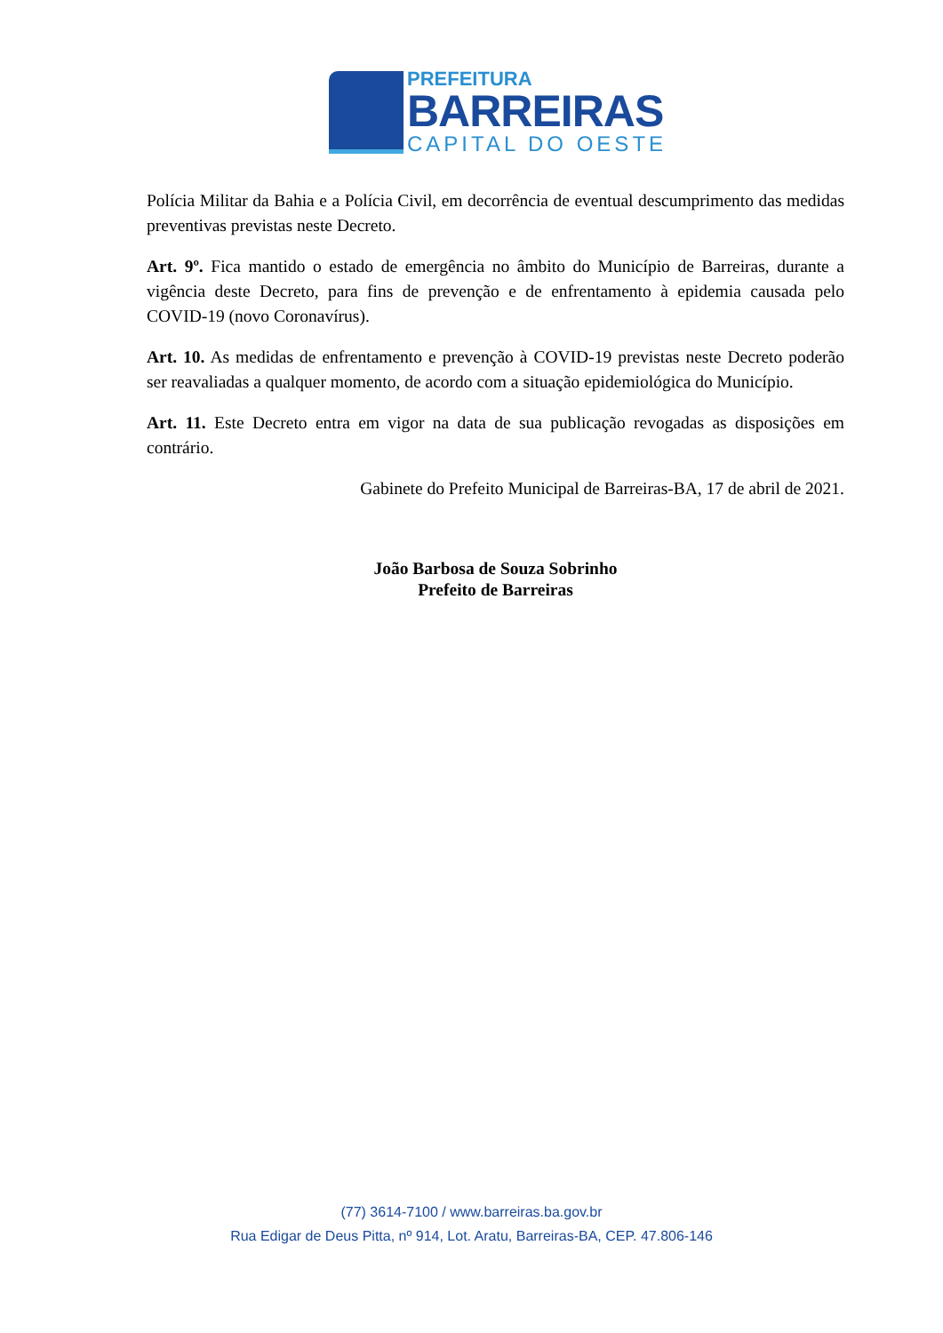PREFEITURA
BARREIRAS
CAPITAL DO OESTE
Polícia Militar da Bahia e a Polícia Civil, em decorrência de eventual descumprimento das medidas preventivas previstas neste Decreto.
Art. 9º. Fica mantido o estado de emergência no âmbito do Município de Barreiras, durante a vigência deste Decreto, para fins de prevenção e de enfrentamento à epidemia causada pelo COVID-19 (novo Coronavírus).
Art. 10. As medidas de enfrentamento e prevenção à COVID-19 previstas neste Decreto poderão ser reavaliadas a qualquer momento, de acordo com a situação epidemiológica do Município.
Art. 11. Este Decreto entra em vigor na data de sua publicação revogadas as disposições em contrário.
Gabinete do Prefeito Municipal de Barreiras-BA, 17 de abril de 2021.
João Barbosa de Souza Sobrinho
Prefeito de Barreiras
(77) 3614-7100 / www.barreiras.ba.gov.br
Rua Edigar de Deus Pitta, nº 914, Lot. Aratu, Barreiras-BA, CEP. 47.806-146